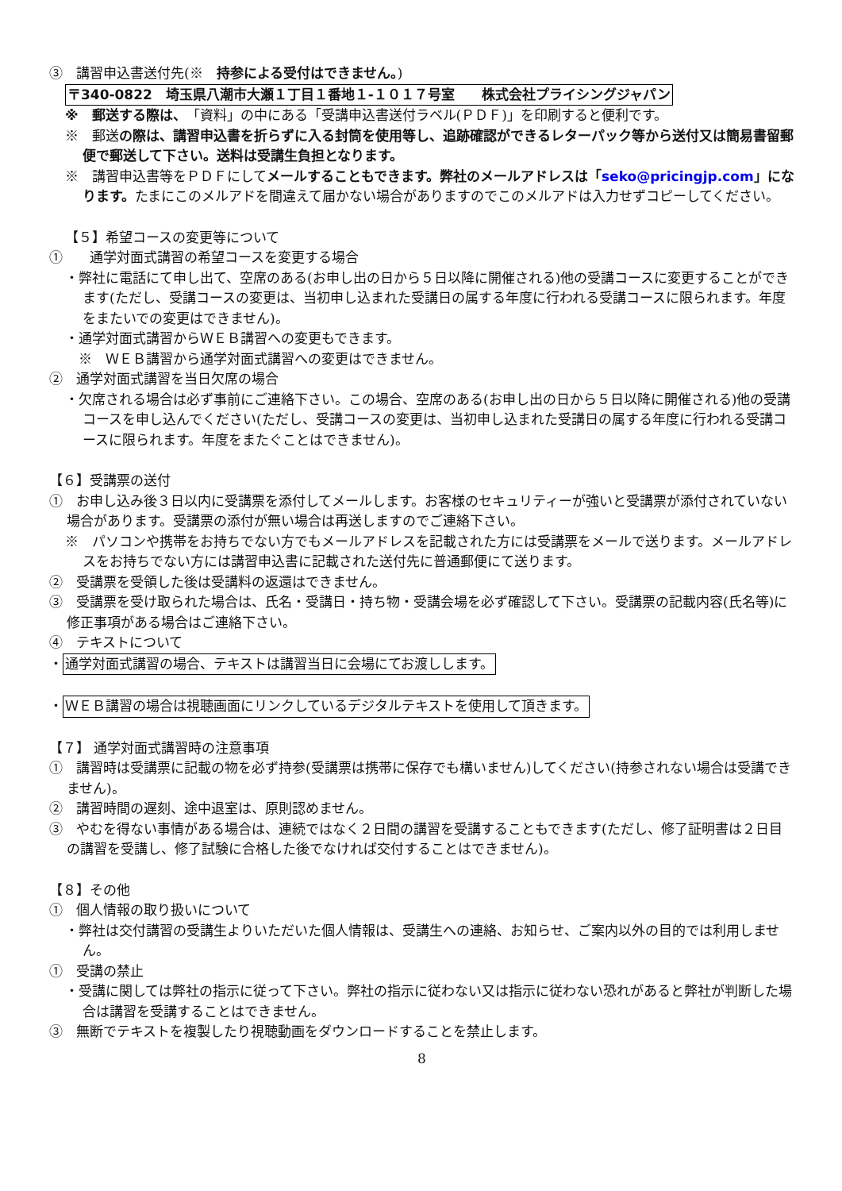③　講習申込書送付先(※　持参による受付はできません。)
〒340-0822　埼玉県八潮市大瀬１丁目１番地１-１０１７号室　　株式会社プライシングジャパン
※　郵送する際は、「資料」の中にある「受講申込書送付ラベル(ＰＤＦ)」を印刷すると便利です。
※　郵送の際は、講習申込書を折らずに入る封筒を使用等し、追跡確認ができるレターパック等から送付又は簡易書留郵便で郵送して下さい。送料は受講生負担となります。
※　講習申込書等をＰＤＦにしてメールすることもできます。弊社のメールアドレスは「seko@pricingjp.com」になります。たまにこのメルアドを間違えて届かない場合がありますのでこのメルアドは入力せずコピーしてください。
【５】希望コースの変更等について
①　　通学対面式講習の希望コースを変更する場合
・弊社に電話にて申し出て、空席のある(お申し出の日から５日以降に開催される)他の受講コースに変更することができます(ただし、受講コースの変更は、当初申し込まれた受講日の属する年度に行われる受講コースに限られます。年度をまたいでの変更はできません)。
・通学対面式講習からＷＥＢ講習への変更もできます。
　※　ＷＥＢ講習から通学対面式講習への変更はできません。
②　通学対面式講習を当日欠席の場合
・欠席される場合は必ず事前にご連絡下さい。この場合、空席のある(お申し出の日から５日以降に開催される)他の受講コースを申し込んでください(ただし、受講コースの変更は、当初申し込まれた受講日の属する年度に行われる受講コースに限られます。年度をまたぐことはできません)。
【６】受講票の送付
①　お申し込み後３日以内に受講票を添付してメールします。お客様のセキュリティーが強いと受講票が添付されていない場合があります。受講票の添付が無い場合は再送しますのでご連絡下さい。
※　パソコンや携帯をお持ちでない方でもメールアドレスを記載された方には受講票をメールで送ります。メールアドレスをお持ちでない方には講習申込書に記載された送付先に普通郵便にて送ります。
②　受講票を受領した後は受講料の返還はできません。
③　受講票を受け取られた場合は、氏名・受講日・持ち物・受講会場を必ず確認して下さい。受講票の記載内容(氏名等)に修正事項がある場合はご連絡下さい。
④　テキストについて
・通学対面式講習の場合、テキストは講習当日に会場にてお渡しします。
・ＷＥＢ講習の場合は視聴画面にリンクしているデジタルテキストを使用して頂きます。
【７】 通学対面式講習時の注意事項
①　講習時は受講票に記載の物を必ず持参(受講票は携帯に保存でも構いません)してください(持参されない場合は受講できません)。
②　講習時間の遅刻、途中退室は、原則認めません。
③　やむを得ない事情がある場合は、連続ではなく２日間の講習を受講することもできます(ただし、修了証明書は２日目の講習を受講し、修了試験に合格した後でなければ交付することはできません)。
【８】その他
①　個人情報の取り扱いについて
・弊社は交付講習の受講生よりいただいた個人情報は、受講生への連絡、お知らせ、ご案内以外の目的では利用しません。
①　受講の禁止
・受講に関しては弊社の指示に従って下さい。弊社の指示に従わない又は指示に従わない恐れがあると弊社が判断した場合は講習を受講することはできません。
③　無断でテキストを複製したり視聴動画をダウンロードすることを禁止します。
8